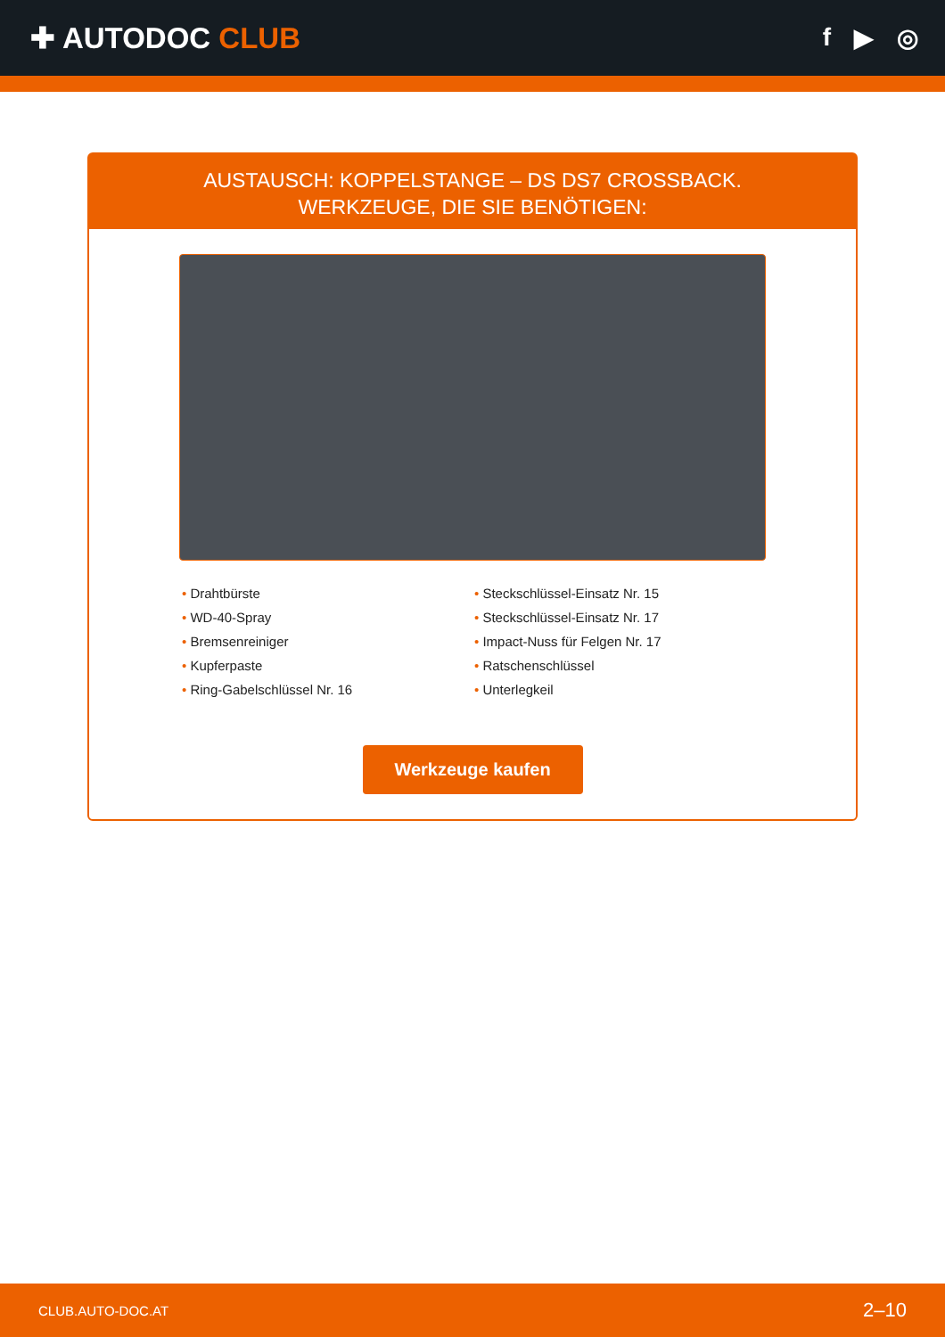✚ AUTODOC CLUB
f ▶ ◎
AUSTAUSCH: KOPPELSTANGE – DS DS7 CROSSBACK.
WERKZEUGE, DIE SIE BENÖTIGEN:
Drahtbürste
WD-40-Spray
Bremsenreiniger
Kupferpaste
Ring-Gabelschlüssel Nr. 16
Steckschlüssel-Einsatz Nr. 15
Steckschlüssel-Einsatz Nr. 17
Impact-Nuss für Felgen Nr. 17
Ratschenschlüssel
Unterlegkeil
Werkzeuge kaufen
CLUB.AUTO-DOC.AT 2–10